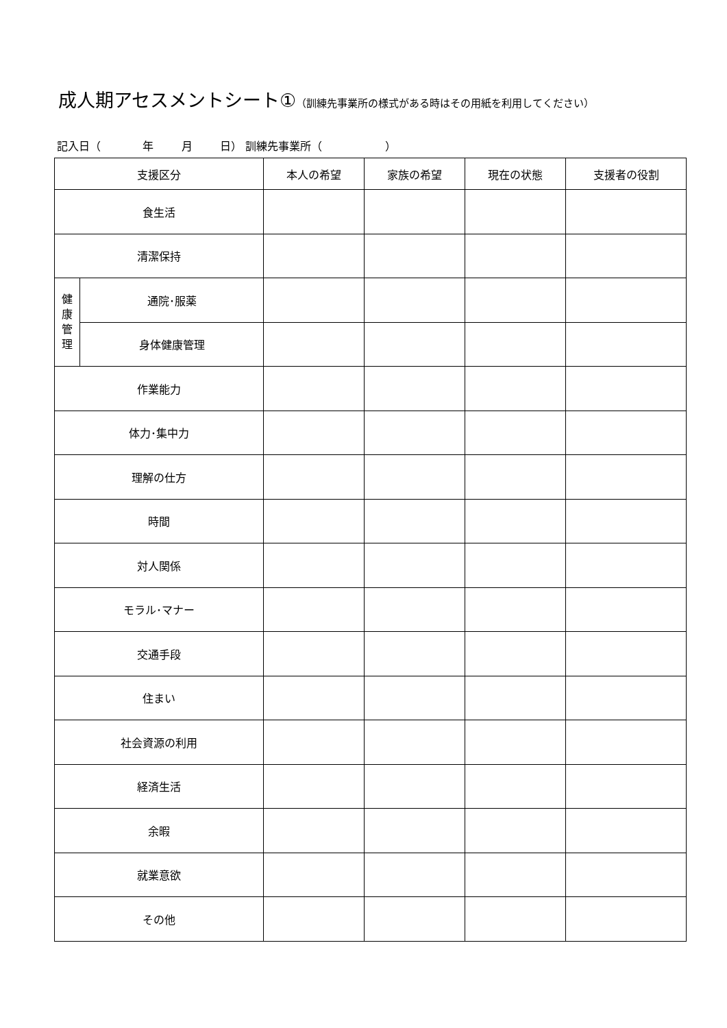成人期アセスメントシート①（訓練先事業所の様式がある時はその用紙を利用してください）
記入日（ 年 月 日） 訓練先事業所（ ）
| 支援区分 | | 本人の希望 | 家族の希望 | 現在の状態 | 支援者の役割 |
| --- | --- | --- | --- | --- | --- |
| 食生活 | | | | | |
| 清潔保持 | | | | | |
| 健 康 管 理 | 通院･服薬 | | | | |
| | 身体健康管理 | | | | |
| 作業能力 | | | | | |
| 体力･集中力 | | | | | |
| 理解の仕方 | | | | | |
| 時間 | | | | | |
| 対人関係 | | | | | |
| モラル･マナー | | | | | |
| 交通手段 | | | | | |
| 住まい | | | | | |
| 社会資源の利用 | | | | | |
| 経済生活 | | | | | |
| 余暇 | | | | | |
| 就業意欲 | | | | | |
| その他 | | | | | |